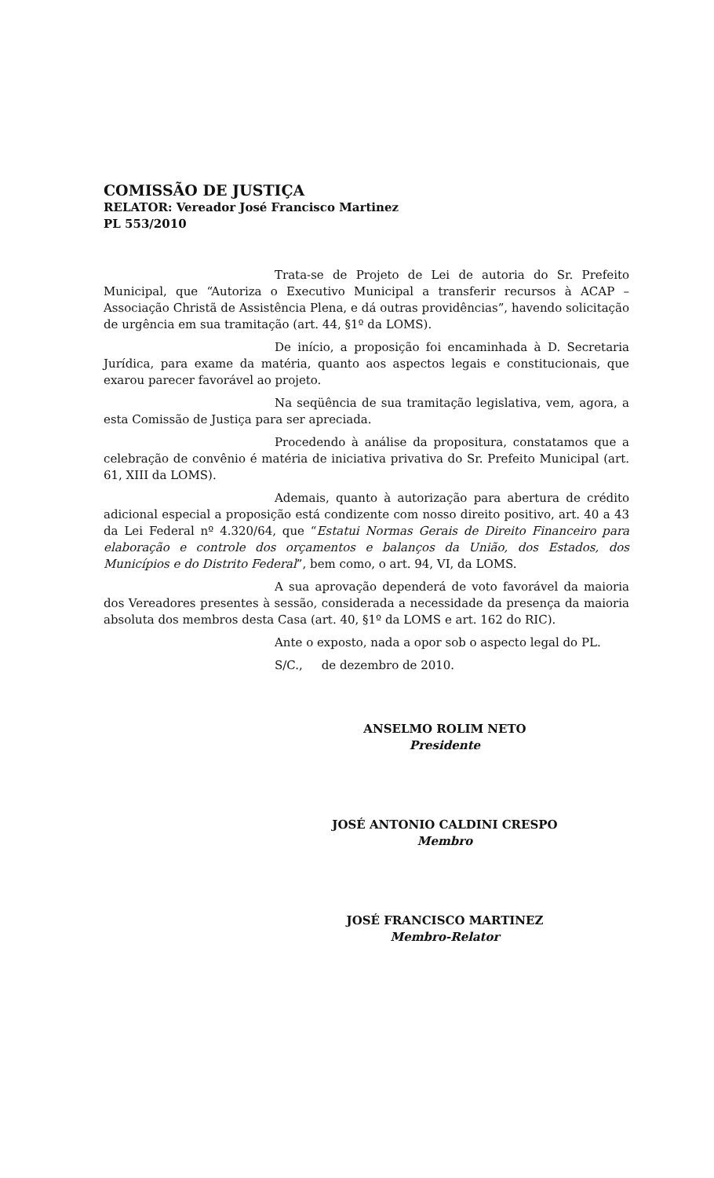COMISSÃO DE JUSTIÇA
RELATOR: Vereador José Francisco Martinez
PL 553/2010
Trata-se de Projeto de Lei de autoria do Sr. Prefeito Municipal, que “Autoriza o Executivo Municipal a transferir recursos à ACAP – Associação Christã de Assistência Plena, e dá outras providências”, havendo solicitação de urgência em sua tramitação (art. 44, §1º da LOMS).
De início, a proposição foi encaminhada à D. Secretaria Jurídica, para exame da matéria, quanto aos aspectos legais e constitucionais, que exarou parecer favorável ao projeto.
Na seqüência de sua tramitação legislativa, vem, agora, a esta Comissão de Justiça para ser apreciada.
Procedendo à análise da propositura, constatamos que a celebração de convênio é matéria de iniciativa privativa do Sr. Prefeito Municipal (art. 61, XIII da LOMS).
Ademais, quanto à autorização para abertura de crédito adicional especial a proposição está condizente com nosso direito positivo, art. 40 a 43 da Lei Federal nº 4.320/64, que “Estatui Normas Gerais de Direito Financeiro para elaboração e controle dos orçamentos e balanços da União, dos Estados, dos Municípios e do Distrito Federal”, bem como, o art. 94, VI, da LOMS.
A sua aprovação dependerá de voto favorável da maioria dos Vereadores presentes à sessão, considerada a necessidade da presença da maioria absoluta dos membros desta Casa (art. 40, §1º da LOMS e art. 162 do RIC).
Ante o exposto, nada a opor sob o aspecto legal do PL.
S/C., de dezembro de 2010.
ANSELMO ROLIM NETO
Presidente
JOSÉ ANTONIO CALDINI CRESPO
Membro
JOSÉ FRANCISCO MARTINEZ
Membro-Relator